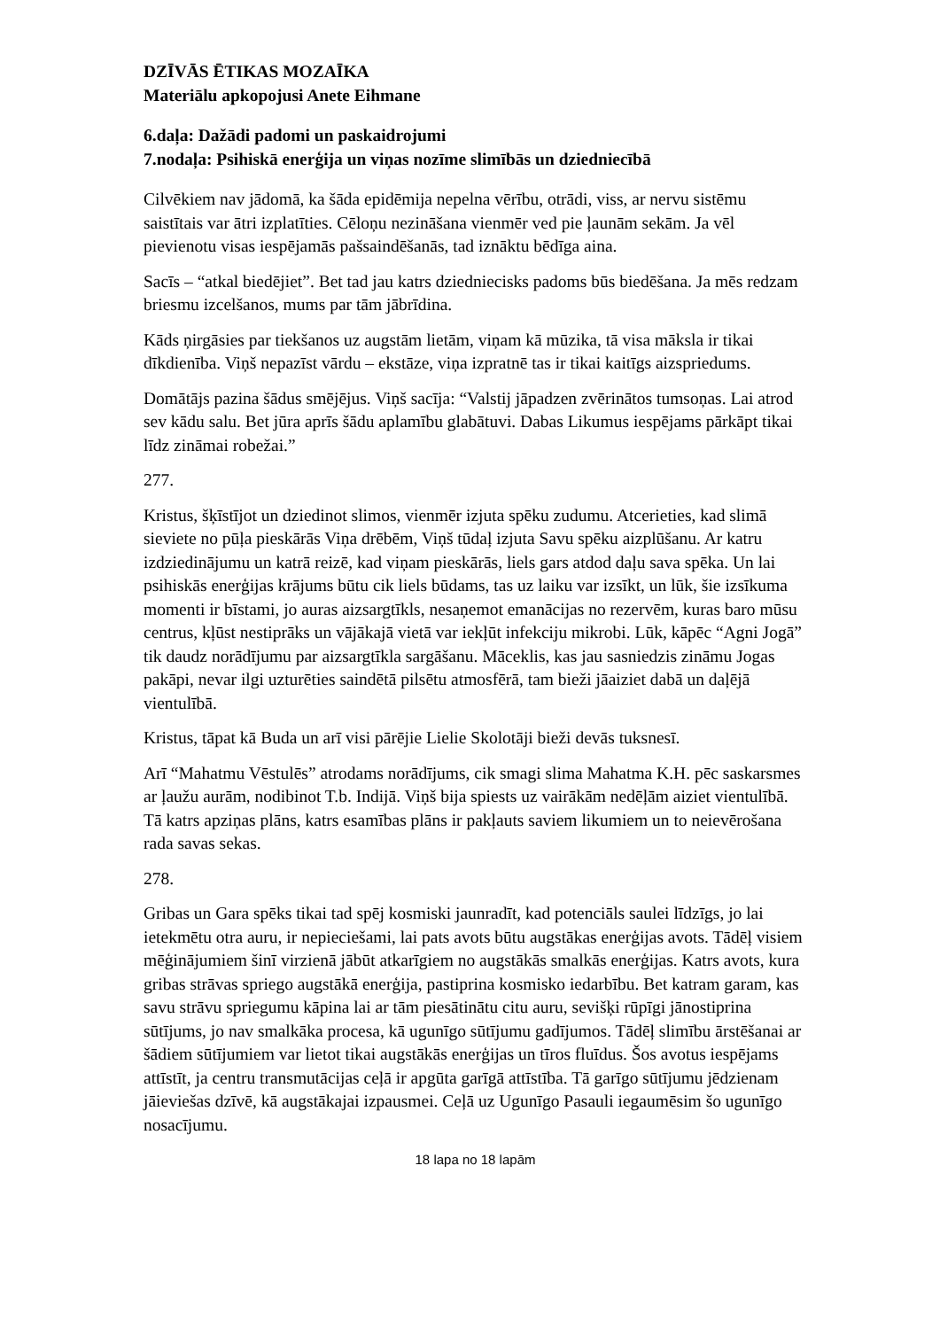DZĪVĀS ĒTIKAS MOZAĪKA
Materiālu apkopojusi Anete Eihmane
6.daļa: Dažādi padomi un paskaidrojumi
7.nodaļa: Psihiskā enerģija un viņas nozīme slimībās un dziedniecībā
Cilvēkiem nav jādomā, ka šāda epidēmija nepelna vērību, otrādi, viss, ar nervu sistēmu saistītais var ātri izplatīties. Cēloņu nezināšana vienmēr ved pie ļaunām sekām. Ja vēl pievienotu visas iespējamās pašsaindēšanās, tad iznāktu bēdīga aina.
Sacīs – “atkal biedējiet”. Bet tad jau katrs dziedniecisks padoms būs biedēšana. Ja mēs redzam briesmu izcelšanos, mums par tām jābrīdina.
Kāds ņirgāsies par tiekšanos uz augstām lietām, viņam kā mūzika, tā visa māksla ir tikai dīkdienība. Viņš nepazīst vārdu – ekstāze, viņa izpratnē tas ir tikai kaitīgs aizspriedums.
Domātājs pazina šādus smējējus. Viņš sacīja: “Valstij jāpadzen zvērinātos tumsoņas. Lai atrod sev kādu salu. Bet jūra aprīs šādu aplamību glabātuvi. Dabas Likumus iespējams pārkāpt tikai līdz zināmai robežai.”
277.
Kristus, šķīstījot un dziedinot slimos, vienmēr izjuta spēku zudumu. Atcerieties, kad slimā sieviete no pūļa pieskārās Viņa drēbēm, Viņš tūdaļ izjuta Savu spēku aizplūšanu. Ar katru izdziedinājumu un katrā reizē, kad viņam pieskārās, liels gars atdod daļu sava spēka. Un lai psihiskās enerģijas krājums būtu cik liels būdams, tas uz laiku var izsīkt, un lūk, šie izsīkuma momenti ir bīstami, jo auras aizsargtīkls, nesaņemot emanācijas no rezervēm, kuras baro mūsu centrus, kļūst nestiprāks un vājākajā vietā var iekļūt infekciju mikrobi. Lūk, kāpēc “Agni Jogā” tik daudz norādījumu par aizsargtīkla sargāšanu. Māceklis, kas jau sasniedzis zināmu Jogas pakāpi, nevar ilgi uzturēties saindētā pilsētu atmosfērā, tam bieži jāaiziet dabā un daļējā vientulībā.
Kristus, tāpat kā Buda un arī visi pārējie Lielie Skolotāji bieži devās tuksnesī.
Arī “Mahatmu Vēstulēs” atrodams norādījums, cik smagi slima Mahatma K.H. pēc saskarsmes ar ļaužu aurām, nodibinot T.b. Indijā. Viņš bija spiests uz vairākām nedēļām aiziet vientulībā. Tā katrs apziņas plāns, katrs esamības plāns ir pakļauts saviem likumiem un to neievērošana rada savas sekas.
278.
Gribas un Gara spēks tikai tad spēj kosmiski jaunradīt, kad potenciāls saulei līdzīgs, jo lai ietekmētu otra auru, ir nepieciešami, lai pats avots būtu augstākas enerģijas avots. Tādēļ visiem mēģinājumiem šinī virzienā jābūt atkarīgiem no augstākās smalkās enerģijas. Katrs avots, kura gribas strāvas spriego augstākā enerģija, pastiprina kosmisko iedarbību. Bet katram garam, kas savu strāvu spriegumu kāpina lai ar tām piesātinātu citu auru, sevišķi rūpīgi jānostiprina sūtījums, jo nav smalkāka procesa, kā ugunīgo sūtījumu gadījumos. Tādēļ slimību ārstēšanai ar šādiem sūtījumiem var lietot tikai augstākās enerģijas un tīros fluīdus. Šos avotus iespējams attīstīt, ja centru transmutācijas ceļā ir apgūta garīgā attīstība. Tā garīgo sūtījumu jēdzienam jāieviešas dzīvē, kā augstākajai izpausmei. Ceļā uz Ugunīgo Pasauli iegaumēsim šo ugunīgo nosacījumu.
18 lapa no 18 lapām